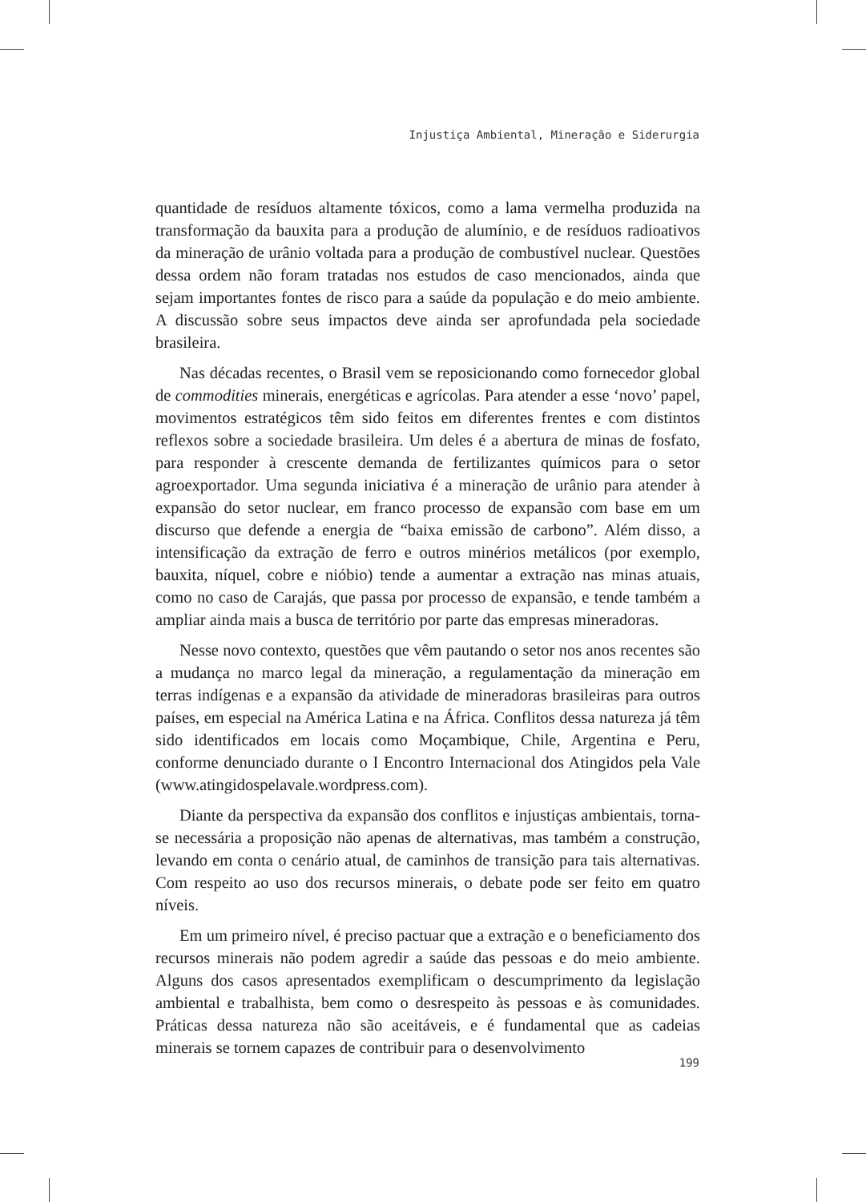Injustiça Ambiental, Mineração e Siderurgia
quantidade de resíduos altamente tóxicos, como a lama vermelha produzida na transformação da bauxita para a produção de alumínio, e de resíduos radioativos da mineração de urânio voltada para a produção de combustível nuclear. Questões dessa ordem não foram tratadas nos estudos de caso mencionados, ainda que sejam importantes fontes de risco para a saúde da população e do meio ambiente. A discussão sobre seus impactos deve ainda ser aprofundada pela sociedade brasileira.
Nas décadas recentes, o Brasil vem se reposicionando como fornecedor global de commodities minerais, energéticas e agrícolas. Para atender a esse ‘novo’ papel, movimentos estratégicos têm sido feitos em diferentes frentes e com distintos reflexos sobre a sociedade brasileira. Um deles é a abertura de minas de fosfato, para responder à crescente demanda de fertilizantes químicos para o setor agroexportador. Uma segunda iniciativa é a mineração de urânio para atender à expansão do setor nuclear, em franco processo de expansão com base em um discurso que defende a energia de “baixa emissão de carbono”. Além disso, a intensificação da extração de ferro e outros minérios metálicos (por exemplo, bauxita, níquel, cobre e nióbio) tende a aumentar a extração nas minas atuais, como no caso de Carajás, que passa por processo de expansão, e tende também a ampliar ainda mais a busca de território por parte das empresas mineradoras.
Nesse novo contexto, questões que vêm pautando o setor nos anos recentes são a mudança no marco legal da mineração, a regulamentação da mineração em terras indígenas e a expansão da atividade de mineradoras brasileiras para outros países, em especial na América Latina e na África. Conflitos dessa natureza já têm sido identificados em locais como Moçambique, Chile, Argentina e Peru, conforme denunciado durante o I Encontro Internacional dos Atingidos pela Vale (www.atingidospelavale.wordpress.com).
Diante da perspectiva da expansão dos conflitos e injustiças ambientais, torna-se necessária a proposição não apenas de alternativas, mas também a construção, levando em conta o cenário atual, de caminhos de transição para tais alternativas. Com respeito ao uso dos recursos minerais, o debate pode ser feito em quatro níveis.
Em um primeiro nível, é preciso pactuar que a extração e o beneficiamento dos recursos minerais não podem agredir a saúde das pessoas e do meio ambiente. Alguns dos casos apresentados exemplificam o descumprimento da legislação ambiental e trabalhista, bem como o desrespeito às pessoas e às comunidades. Práticas dessa natureza não são aceitáveis, e é fundamental que as cadeias minerais se tornem capazes de contribuir para o desenvolvimento
199